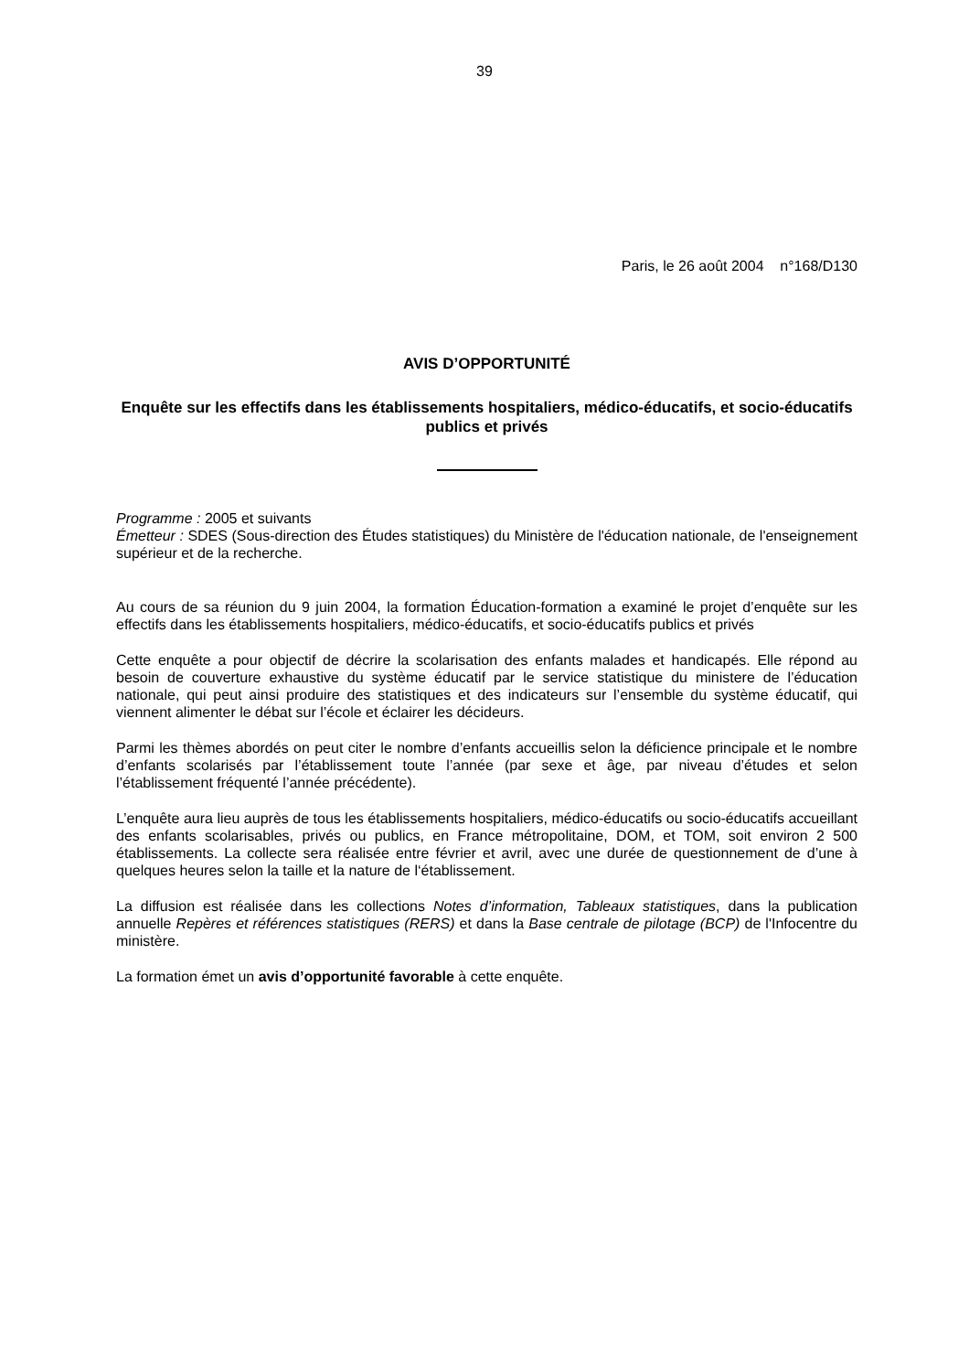39
Paris, le 26 août 2004 n°168/D130
AVIS D’OPPORTUNITÉ
Enquête sur les effectifs dans les établissements hospitaliers, médico-éducatifs, et socio-éducatifs publics et privés
Programme : 2005 et suivants
Émetteur : SDES (Sous-direction des Études statistiques) du Ministère de l'éducation nationale, de l'enseignement supérieur et de la recherche.
Au cours de sa réunion du 9 juin 2004, la formation Éducation-formation a examiné le projet d’enquête sur les effectifs dans les établissements hospitaliers, médico-éducatifs, et socio-éducatifs publics et privés
Cette enquête a pour objectif de décrire la scolarisation des enfants malades et handicapés. Elle répond au besoin de couverture exhaustive du système éducatif par le service statistique du ministere de l’éducation nationale, qui peut ainsi produire des statistiques et des indicateurs sur l’ensemble du système éducatif, qui viennent alimenter le débat sur l’école et éclairer les décideurs.
Parmi les thèmes abordés on peut citer le nombre d’enfants accueillis selon la déficience principale et le nombre d’enfants scolarisés par l’établissement toute l’année (par sexe et âge, par niveau d’études et selon l’établissement fréquenté l’année précédente).
L’enquête aura lieu auprès de tous les établissements hospitaliers, médico-éducatifs ou socio-éducatifs accueillant des enfants scolarisables, privés ou publics, en France métropolitaine, DOM, et TOM, soit environ 2 500 établissements. La collecte sera réalisée entre février et avril, avec une durée de questionnement de d’une à quelques heures selon la taille et la nature de l‘établissement.
La diffusion est réalisée dans les collections Notes d’information, Tableaux statistiques, dans la publication annuelle Repères et références statistiques (RERS) et dans la Base centrale de pilotage (BCP) de l'Infocentre du ministère.
La formation émet un avis d’opportunité favorable à cette enquête.